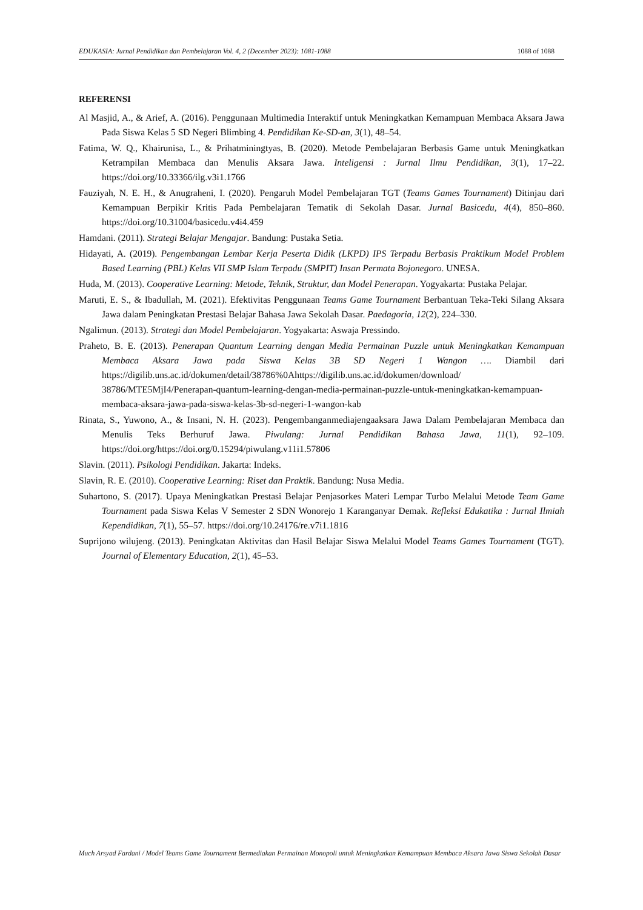EDUKASIA: Jurnal Pendidikan dan Pembelajaran Vol. 4, 2 (December 2023): 1081-1088 1088 of 1088
REFERENSI
Al Masjid, A., & Arief, A. (2016). Penggunaan Multimedia Interaktif untuk Meningkatkan Kemampuan Membaca Aksara Jawa Pada Siswa Kelas 5 SD Negeri Blimbing 4. Pendidikan Ke-SD-an, 3(1), 48–54.
Fatima, W. Q., Khairunisa, L., & Prihatminingtyas, B. (2020). Metode Pembelajaran Berbasis Game untuk Meningkatkan Ketrampilan Membaca dan Menulis Aksara Jawa. Inteligensi : Jurnal Ilmu Pendidikan, 3(1), 17–22. https://doi.org/10.33366/ilg.v3i1.1766
Fauziyah, N. E. H., & Anugraheni, I. (2020). Pengaruh Model Pembelajaran TGT (Teams Games Tournament) Ditinjau dari Kemampuan Berpikir Kritis Pada Pembelajaran Tematik di Sekolah Dasar. Jurnal Basicedu, 4(4), 850–860. https://doi.org/10.31004/basicedu.v4i4.459
Hamdani. (2011). Strategi Belajar Mengajar. Bandung: Pustaka Setia.
Hidayati, A. (2019). Pengembangan Lembar Kerja Peserta Didik (LKPD) IPS Terpadu Berbasis Praktikum Model Problem Based Learning (PBL) Kelas VII SMP Islam Terpadu (SMPIT) Insan Permata Bojonegoro. UNESA.
Huda, M. (2013). Cooperative Learning: Metode, Teknik, Struktur, dan Model Penerapan. Yogyakarta: Pustaka Pelajar.
Maruti, E. S., & Ibadullah, M. (2021). Efektivitas Penggunaan Teams Game Tournament Berbantuan Teka-Teki Silang Aksara Jawa dalam Peningkatan Prestasi Belajar Bahasa Jawa Sekolah Dasar. Paedagoria, 12(2), 224–330.
Ngalimun. (2013). Strategi dan Model Pembelajaran. Yogyakarta: Aswaja Pressindo.
Praheto, B. E. (2013). Penerapan Quantum Learning dengan Media Permainan Puzzle untuk Meningkatkan Kemampuan Membaca Aksara Jawa pada Siswa Kelas 3B SD Negeri 1 Wangon …. Diambil dari https://digilib.uns.ac.id/dokumen/detail/38786%0Ahttps://digilib.uns.ac.id/dokumen/download/ 38786/MTE5MjI4/Penerapan-quantum-learning-dengan-media-permainan-puzzle-untuk-meningkatkan-kemampuan-membaca-aksara-jawa-pada-siswa-kelas-3b-sd-negeri-1-wangon-kab
Rinata, S., Yuwono, A., & Insani, N. H. (2023). Pengembanganmediajengaaksara Jawa Dalam Pembelajaran Membaca dan Menulis Teks Berhuruf Jawa. Piwulang: Jurnal Pendidikan Bahasa Jawa, 11(1), 92–109. https://doi.org/https://doi.org/0.15294/piwulang.v11i1.57806
Slavin. (2011). Psikologi Pendidikan. Jakarta: Indeks.
Slavin, R. E. (2010). Cooperative Learning: Riset dan Praktik. Bandung: Nusa Media.
Suhartono, S. (2017). Upaya Meningkatkan Prestasi Belajar Penjasorkes Materi Lempar Turbo Melalui Metode Team Game Tournament pada Siswa Kelas V Semester 2 SDN Wonorejo 1 Karanganyar Demak. Refleksi Edukatika : Jurnal Ilmiah Kependidikan, 7(1), 55–57. https://doi.org/10.24176/re.v7i1.1816
Suprijono wilujeng. (2013). Peningkatan Aktivitas dan Hasil Belajar Siswa Melalui Model Teams Games Tournament (TGT). Journal of Elementary Education, 2(1), 45–53.
Much Arsyad Fardani / Model Teams Game Tournament Bermediakan Permainan Monopoli untuk Meningkatkan Kemampuan Membaca Aksara Jawa Siswa Sekolah Dasar